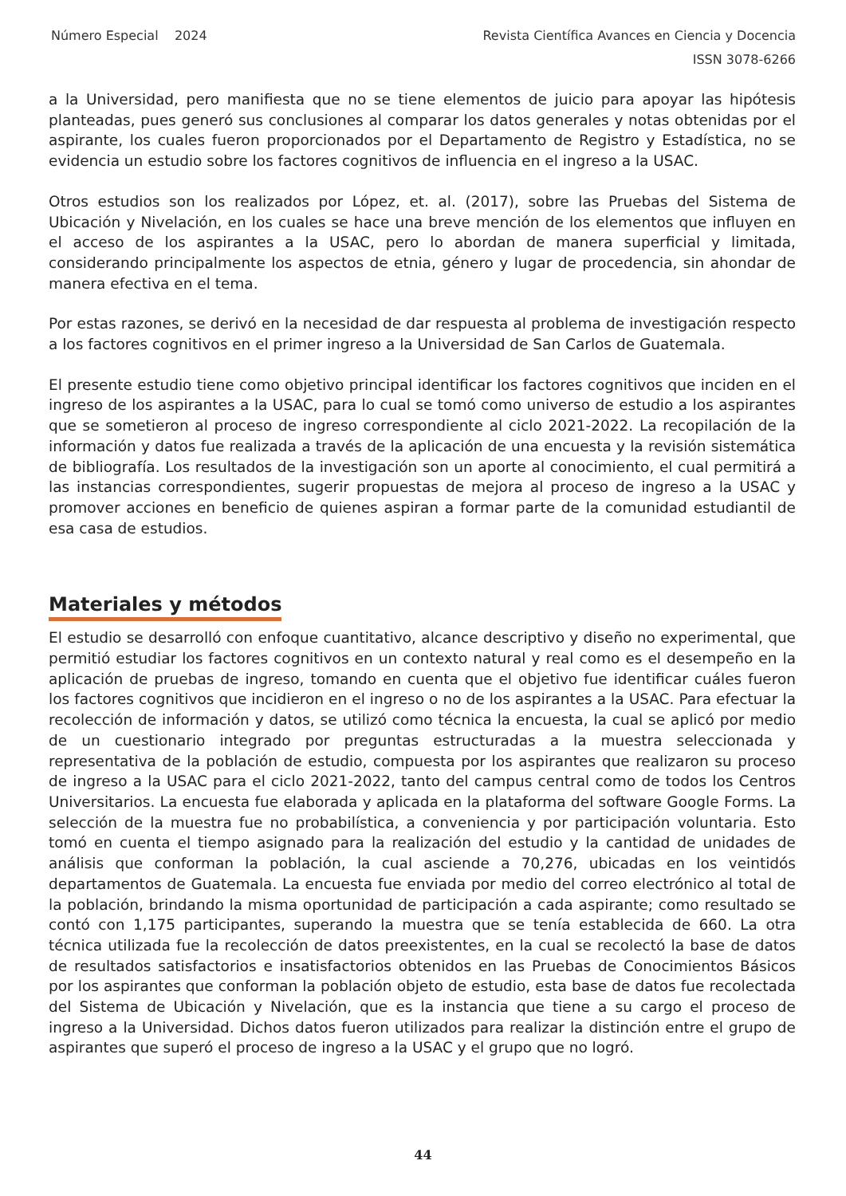Número Especial 2024 Revista Científica Avances en Ciencia y Docencia
ISSN 3078-6266
a la Universidad, pero manifiesta que no se tiene elementos de juicio para apoyar las hipótesis planteadas, pues generó sus conclusiones al comparar los datos generales y notas obtenidas por el aspirante, los cuales fueron proporcionados por el Departamento de Registro y Estadística, no se evidencia un estudio sobre los factores cognitivos de influencia en el ingreso a la USAC.
Otros estudios son los realizados por López, et. al. (2017), sobre las Pruebas del Sistema de Ubicación y Nivelación, en los cuales se hace una breve mención de los elementos que influyen en el acceso de los aspirantes a la USAC, pero lo abordan de manera superficial y limitada, considerando principalmente los aspectos de etnia, género y lugar de procedencia, sin ahondar de manera efectiva en el tema.
Por estas razones, se derivó en la necesidad de dar respuesta al problema de investigación respecto a los factores cognitivos en el primer ingreso a la Universidad de San Carlos de Guatemala.
El presente estudio tiene como objetivo principal identificar los factores cognitivos que inciden en el ingreso de los aspirantes a la USAC, para lo cual se tomó como universo de estudio a los aspirantes que se sometieron al proceso de ingreso correspondiente al ciclo 2021-2022. La recopilación de la información y datos fue realizada a través de la aplicación de una encuesta y la revisión sistemática de bibliografía. Los resultados de la investigación son un aporte al conocimiento, el cual permitirá a las instancias correspondientes, sugerir propuestas de mejora al proceso de ingreso a la USAC y promover acciones en beneficio de quienes aspiran a formar parte de la comunidad estudiantil de esa casa de estudios.
Materiales y métodos
El estudio se desarrolló con enfoque cuantitativo, alcance descriptivo y diseño no experimental, que permitió estudiar los factores cognitivos en un contexto natural y real como es el desempeño en la aplicación de pruebas de ingreso, tomando en cuenta que el objetivo fue identificar cuáles fueron los factores cognitivos que incidieron en el ingreso o no de los aspirantes a la USAC. Para efectuar la recolección de información y datos, se utilizó como técnica la encuesta, la cual se aplicó por medio de un cuestionario integrado por preguntas estructuradas a la muestra seleccionada y representativa de la población de estudio, compuesta por los aspirantes que realizaron su proceso de ingreso a la USAC para el ciclo 2021-2022, tanto del campus central como de todos los Centros Universitarios. La encuesta fue elaborada y aplicada en la plataforma del software Google Forms. La selección de la muestra fue no probabilística, a conveniencia y por participación voluntaria. Esto tomó en cuenta el tiempo asignado para la realización del estudio y la cantidad de unidades de análisis que conforman la población, la cual asciende a 70,276, ubicadas en los veintidós departamentos de Guatemala. La encuesta fue enviada por medio del correo electrónico al total de la población, brindando la misma oportunidad de participación a cada aspirante; como resultado se contó con 1,175 participantes, superando la muestra que se tenía establecida de 660. La otra técnica utilizada fue la recolección de datos preexistentes, en la cual se recolectó la base de datos de resultados satisfactorios e insatisfactorios obtenidos en las Pruebas de Conocimientos Básicos por los aspirantes que conforman la población objeto de estudio, esta base de datos fue recolectada del Sistema de Ubicación y Nivelación, que es la instancia que tiene a su cargo el proceso de ingreso a la Universidad. Dichos datos fueron utilizados para realizar la distinción entre el grupo de aspirantes que superó el proceso de ingreso a la USAC y el grupo que no logró.
44